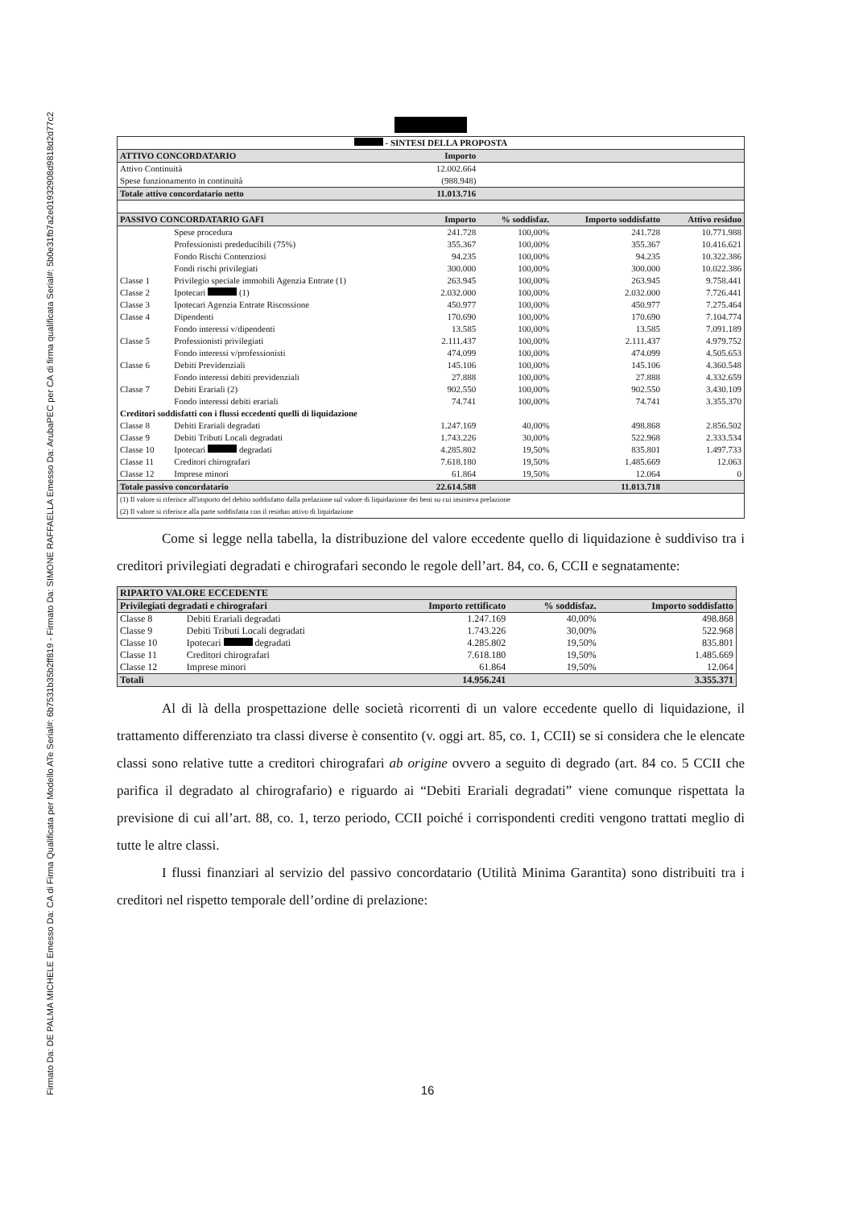Firmato Da: DE PALMA MICHELE Emesso Da: CA di Firma Qualificata per Modello ATe Serial#: 6b7531b35b2ff819 - Firmato Da: SIMONE RAFFAELLA Emesso Da: ArubaPEC per CA di firma qualificata Serial#: 5b0e31fb7a2e01932908d9818d2d77c2
| - SINTESI DELLA PROPOSTA | | | | | |
| ATTIVO CONCORDATARIO | | Importo | | | |
| Attivo Continuità | | 12.002.664 | | | |
| Spese funzionamento in continuità | | (988.948) | | | |
| Totale attivo concordatario netto | | 11.013.716 | | | |
| PASSIVO CONCORDATARIO GAFI | | Importo | % soddisfaz. | Importo soddisfatto | Attivo residuo |
| | Spese procedura | 241.728 | 100,00% | 241.728 | 10.771.988 |
| | Professionisti prededucibili (75%) | 355.367 | 100,00% | 355.367 | 10.416.621 |
| | Fondo Rischi Contenziosi | 94.235 | 100,00% | 94.235 | 10.322.386 |
| | Fondi rischi privilegiati | 300.000 | 100,00% | 300.000 | 10.022.386 |
| Classe 1 | Privilegio speciale immobili Agenzia Entrate (1) | 263.945 | 100,00% | 263.945 | 9.758.441 |
| Classe 2 | Ipotecari (1) | 2.032.000 | 100,00% | 2.032.000 | 7.726.441 |
| Classe 3 | Ipotecari Agenzia Entrate Riscossione | 450.977 | 100,00% | 450.977 | 7.275.464 |
| Classe 4 | Dipendenti | 170.690 | 100,00% | 170.690 | 7.104.774 |
| | Fondo interessi v/dipendenti | 13.585 | 100,00% | 13.585 | 7.091.189 |
| Classe 5 | Professionisti privilegiati | 2.111.437 | 100,00% | 2.111.437 | 4.979.752 |
| | Fondo interessi v/professionisti | 474.099 | 100,00% | 474.099 | 4.505.653 |
| Classe 6 | Debiti Previdenziali | 145.106 | 100,00% | 145.106 | 4.360.548 |
| | Fondo interessi debiti previdenziali | 27.888 | 100,00% | 27.888 | 4.332.659 |
| Classe 7 | Debiti Erariali (2) | 902.550 | 100,00% | 902.550 | 3.430.109 |
| | Fondo interessi debiti erariali | 74.741 | 100,00% | 74.741 | 3.355.370 |
| Creditori soddisfatti con i flussi eccedenti quelli di liquidazione | | | | | |
| Classe 8 | Debiti Erariali degradati | 1.247.169 | 40,00% | 498.868 | 2.856.502 |
| Classe 9 | Debiti Tributi Locali degradati | 1.743.226 | 30,00% | 522.968 | 2.333.534 |
| Classe 10 | Ipotecari degradati | 4.285.802 | 19,50% | 835.801 | 1.497.733 |
| Classe 11 | Creditori chirografari | 7.618.180 | 19,50% | 1.485.669 | 12.063 |
| Classe 12 | Imprese minori | 61.864 | 19,50% | 12.064 | 0 |
| Totale passivo concordatario | | 22.614.588 | | 11.013.718 | |
| (1) Il valore si riferisce all'importo del debito soddisfatto dalla prelazione sul valore di liquidazione dei beni su cui insisteva prelazione (2) Il valore si riferisce alla parte soddisfatta con il residuo attivo di liquidazione | | | | | |
Come si legge nella tabella, la distribuzione del valore eccedente quello di liquidazione è suddiviso tra i creditori privilegiati degradati e chirografari secondo le regole dell’art. 84, co. 6, CCII e segnatamente:
| RIPARTO VALORE ECCEDENTE | | | | |
| Privilegiati degradati e chirografari | | Importo rettificato | % soddisfaz. | Importo soddisfatto |
| Classe 8 | Debiti Erariali degradati | 1.247.169 | 40,00% | 498.868 |
| Classe 9 | Debiti Tributi Locali degradati | 1.743.226 | 30,00% | 522.968 |
| Classe 10 | Ipotecari degradati | 4.285.802 | 19,50% | 835.801 |
| Classe 11 | Creditori chirografari | 7.618.180 | 19,50% | 1.485.669 |
| Classe 12 | Imprese minori | 61.864 | 19,50% | 12.064 |
| Totali | | 14.956.241 | | 3.355.371 |
Al di là della prospettazione delle società ricorrenti di un valore eccedente quello di liquidazione, il trattamento differenziato tra classi diverse è consentito (v. oggi art. 85, co. 1, CCII) se si considera che le elencate classi sono relative tutte a creditori chirografari ab origine ovvero a seguito di degrado (art. 84 co. 5 CCII che parifica il degradato al chirografario) e riguardo ai “Debiti Erariali degradati” viene comunque rispettata la previsione di cui all’art. 88, co. 1, terzo periodo, CCII poiché i corrispondenti crediti vengono trattati meglio di tutte le altre classi.
I flussi finanziari al servizio del passivo concordatario (Utilità Minima Garantita) sono distribuiti tra i creditori nel rispetto temporale dell’ordine di prelazione:
16